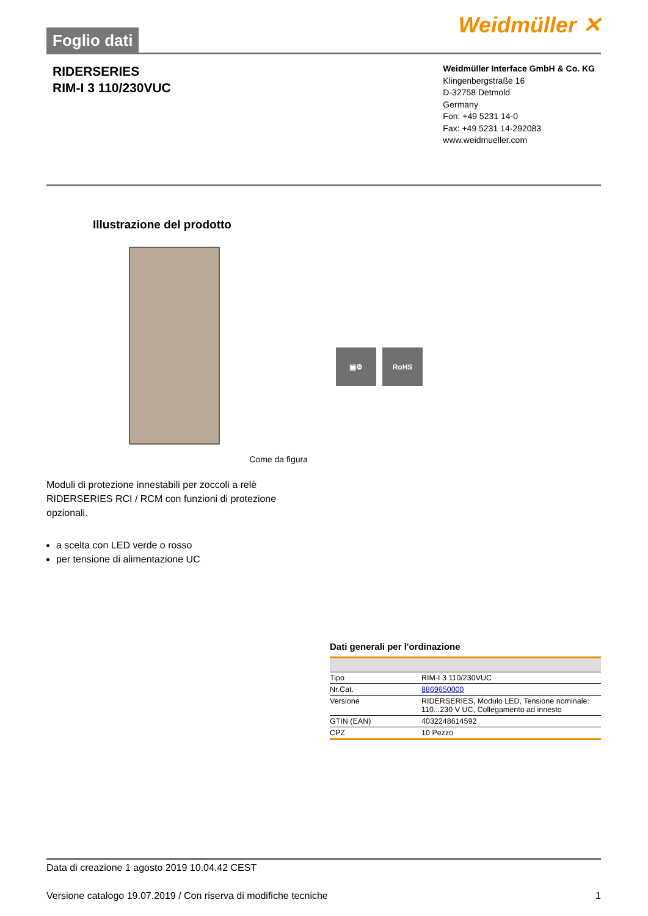Foglio dati
Weidmüller ✕
RIDERSERIES
RIM-I 3 110/230VUC
Weidmüller Interface GmbH & Co. KG
Klingenbergstraße 16
D-32758 Detmold
Germany
Fon: +49 5231 14-0
Fax: +49 5231 14-292083
www.weidmueller.com
Illustrazione del prodotto
▣⚙ RoHS
Come da figura
Moduli di protezione innestabili per zoccoli a relè RIDERSERIES RCI / RCM con funzioni di protezione opzionali.
a scelta con LED verde o rosso
per tensione di alimentazione UC
Dati generali per l'ordinazione
| Tipo | RIM-I 3 110/230VUC |
| Nr.Cat. | 8869650000 |
| Versione | RIDERSERIES, Modulo LED, Tensione nominale: 110...230 V UC, Collegamento ad innesto |
| GTIN (EAN) | 4032248614592 |
| CPZ | 10 Pezzo |
Data di creazione 1 agosto 2019 10.04.42 CEST
Versione catalogo 19.07.2019 / Con riserva di modifiche tecniche 1